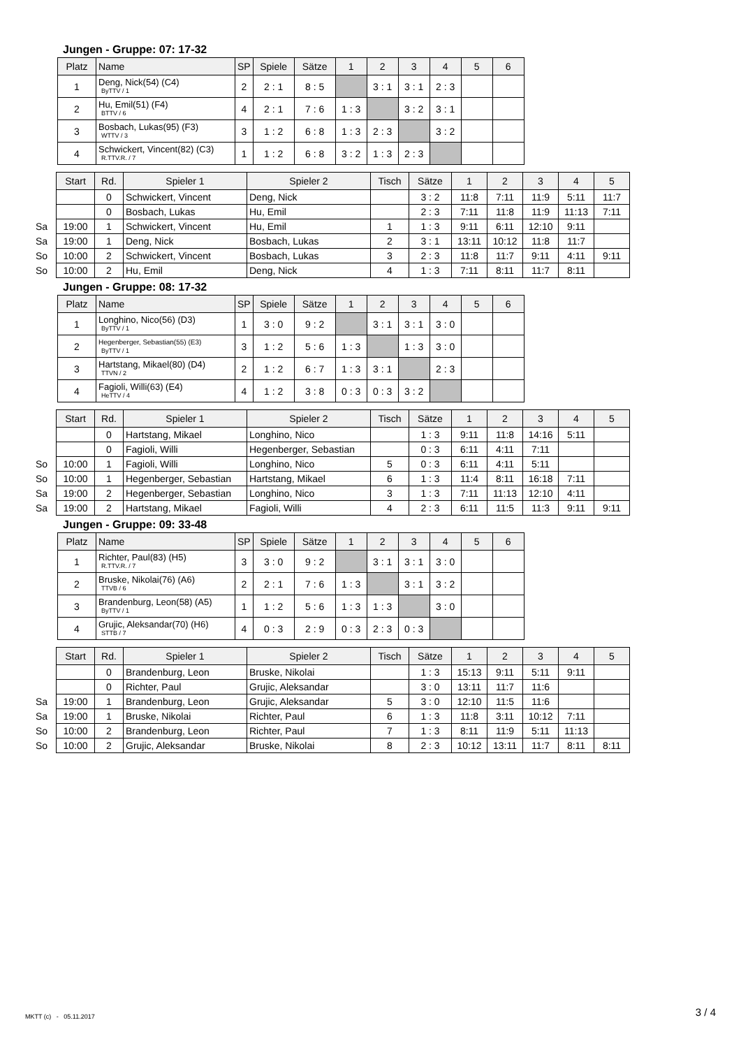Jungen - Gruppe: 07: 17-32
| Platz | Name | SP | Spiele | Sätze | 1 | 2 | 3 | 4 | 5 | 6 |
| --- | --- | --- | --- | --- | --- | --- | --- | --- | --- | --- |
| 1 | Deng, Nick(54) (C4) ByTTV / 1 | 2 | 2 : 1 | 8 : 5 | | 3 : 1 | 3 : 1 | 2 : 3 | | |
| 2 | Hu, Emil(51) (F4) BTTV / 6 | 4 | 2 : 1 | 7 : 6 | 1 : 3 | | 3 : 2 | 3 : 1 | | |
| 3 | Bosbach, Lukas(95) (F3) WTTV / 3 | 3 | 1 : 2 | 6 : 8 | 1 : 3 | 2 : 3 | | 3 : 2 | | |
| 4 | Schwickert, Vincent(82) (C3) R.TTV.R. / 7 | 1 | 1 : 2 | 6 : 8 | 3 : 2 | 1 : 3 | 2 : 3 | | | |
| | Start | Rd. | Spieler 1 | Spieler 2 | Tisch | Sätze | 1 | 2 | 3 | 4 | 5 |
| | | 0 | Schwickert, Vincent | Deng, Nick | | 3 : 2 | 11:8 | 7:11 | 11:9 | 5:11 | 11:7 |
| | | 0 | Bosbach, Lukas | Hu, Emil | | 2 : 3 | 7:11 | 11:8 | 11:9 | 11:13 | 7:11 |
| Sa | 19:00 | 1 | Schwickert, Vincent | Hu, Emil | 1 | 1 : 3 | 9:11 | 6:11 | 12:10 | 9:11 | |
| Sa | 19:00 | 1 | Deng, Nick | Bosbach, Lukas | 2 | 3 : 1 | 13:11 | 10:12 | 11:8 | 11:7 | |
| So | 10:00 | 2 | Schwickert, Vincent | Bosbach, Lukas | 3 | 2 : 3 | 11:8 | 11:7 | 9:11 | 4:11 | 9:11 |
| So | 10:00 | 2 | Hu, Emil | Deng, Nick | 4 | 1 : 3 | 7:11 | 8:11 | 11:7 | 8:11 | |
Jungen - Gruppe: 08: 17-32
| Platz | Name | SP | Spiele | Sätze | 1 | 2 | 3 | 4 | 5 | 6 |
| --- | --- | --- | --- | --- | --- | --- | --- | --- | --- | --- |
| 1 | Longhino, Nico(56) (D3) ByTTV / 1 | 1 | 3 : 0 | 9 : 2 | | 3 : 1 | 3 : 1 | 3 : 0 | | |
| 2 | Hegenberger, Sebastian(55) (E3) ByTTV / 1 | 3 | 1 : 2 | 5 : 6 | 1 : 3 | | 1 : 3 | 3 : 0 | | |
| 3 | Hartstang, Mikael(80) (D4) TTVN / 2 | 2 | 1 : 2 | 6 : 7 | 1 : 3 | 3 : 1 | | 2 : 3 | | |
| 4 | Fagioli, Willi(63) (E4) HeTTV / 4 | 4 | 1 : 2 | 3 : 8 | 0 : 3 | 0 : 3 | 3 : 2 | | | |
| | Start | Rd. | Spieler 1 | Spieler 2 | Tisch | Sätze | 1 | 2 | 3 | 4 | 5 |
| | | 0 | Hartstang, Mikael | Longhino, Nico | | 1 : 3 | 9:11 | 11:8 | 14:16 | 5:11 | |
| | | 0 | Fagioli, Willi | Hegenberger, Sebastian | | 0 : 3 | 6:11 | 4:11 | 7:11 | | |
| So | 10:00 | 1 | Fagioli, Willi | Longhino, Nico | 5 | 0 : 3 | 6:11 | 4:11 | 5:11 | | |
| So | 10:00 | 1 | Hegenberger, Sebastian | Hartstang, Mikael | 6 | 1 : 3 | 11:4 | 8:11 | 16:18 | 7:11 | |
| Sa | 19:00 | 2 | Hegenberger, Sebastian | Longhino, Nico | 3 | 1 : 3 | 7:11 | 11:13 | 12:10 | 4:11 | |
| Sa | 19:00 | 2 | Hartstang, Mikael | Fagioli, Willi | 4 | 2 : 3 | 6:11 | 11:5 | 11:3 | 9:11 | 9:11 |
Jungen - Gruppe: 09: 33-48
| Platz | Name | SP | Spiele | Sätze | 1 | 2 | 3 | 4 | 5 | 6 |
| --- | --- | --- | --- | --- | --- | --- | --- | --- | --- | --- |
| 1 | Richter, Paul(83) (H5) R.TTV.R. / 7 | 3 | 3 : 0 | 9 : 2 | | 3 : 1 | 3 : 1 | 3 : 0 | | |
| 2 | Bruske, Nikolai(76) (A6) TTVB / 6 | 2 | 2 : 1 | 7 : 6 | 1 : 3 | | 3 : 1 | 3 : 2 | | |
| 3 | Brandenburg, Leon(58) (A5) ByTTV / 1 | 1 | 1 : 2 | 5 : 6 | 1 : 3 | 1 : 3 | | 3 : 0 | | |
| 4 | Grujic, Aleksandar(70) (H6) STTB / 7 | 4 | 0 : 3 | 2 : 9 | 0 : 3 | 2 : 3 | 0 : 3 | | | |
| | Start | Rd. | Spieler 1 | Spieler 2 | Tisch | Sätze | 1 | 2 | 3 | 4 | 5 |
| | | 0 | Brandenburg, Leon | Bruske, Nikolai | | 1 : 3 | 15:13 | 9:11 | 5:11 | 9:11 | |
| | | 0 | Richter, Paul | Grujic, Aleksandar | | 3 : 0 | 13:11 | 11:7 | 11:6 | | |
| Sa | 19:00 | 1 | Brandenburg, Leon | Grujic, Aleksandar | 5 | 3 : 0 | 12:10 | 11:5 | 11:6 | | |
| Sa | 19:00 | 1 | Bruske, Nikolai | Richter, Paul | 6 | 1 : 3 | 11:8 | 3:11 | 10:12 | 7:11 | |
| So | 10:00 | 2 | Brandenburg, Leon | Richter, Paul | 7 | 1 : 3 | 8:11 | 11:9 | 5:11 | 11:13 | |
| So | 10:00 | 2 | Grujic, Aleksandar | Bruske, Nikolai | 8 | 2 : 3 | 10:12 | 13:11 | 11:7 | 8:11 | 8:11 |
MKTT (c) - 05.11.2017 3 / 4